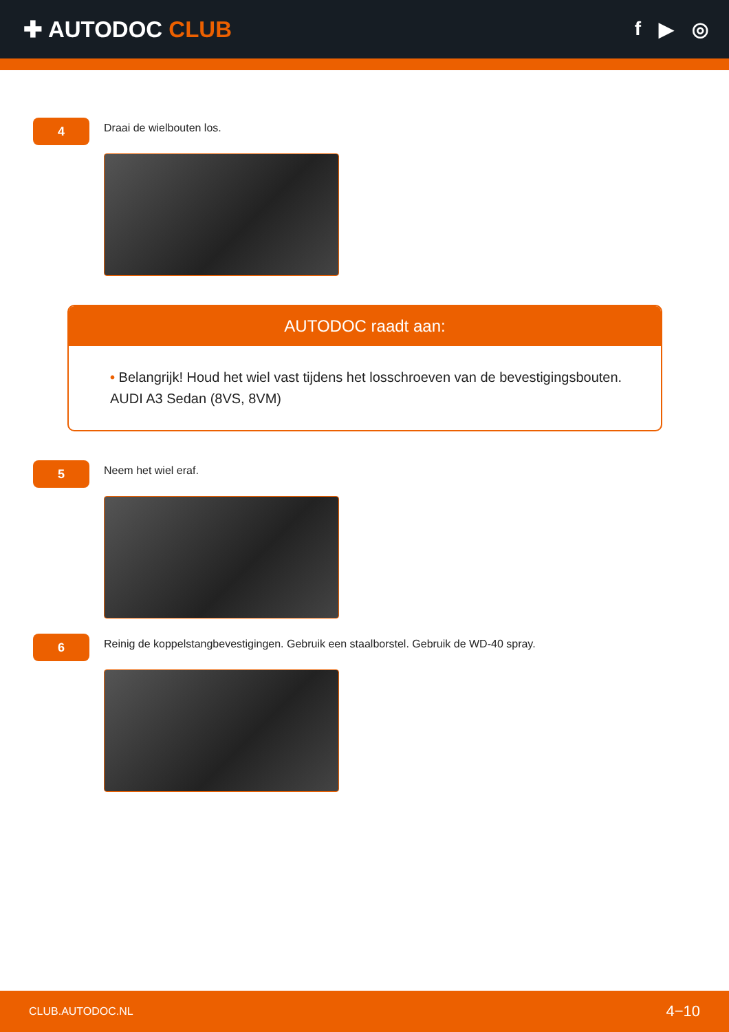✚ AUTODOC CLUB
f ▶ ◎
4
Draai de wielbouten los.
AUTODOC raadt aan:
• Belangrijk! Houd het wiel vast tijdens het losschroeven van de bevestigingsbouten. AUDI A3 Sedan (8VS, 8VM)
5
Neem het wiel eraf.
6
Reinig de koppelstangbevestigingen. Gebruik een staalborstel. Gebruik de WD-40 spray.
CLUB.AUTODOC.NL 4−10